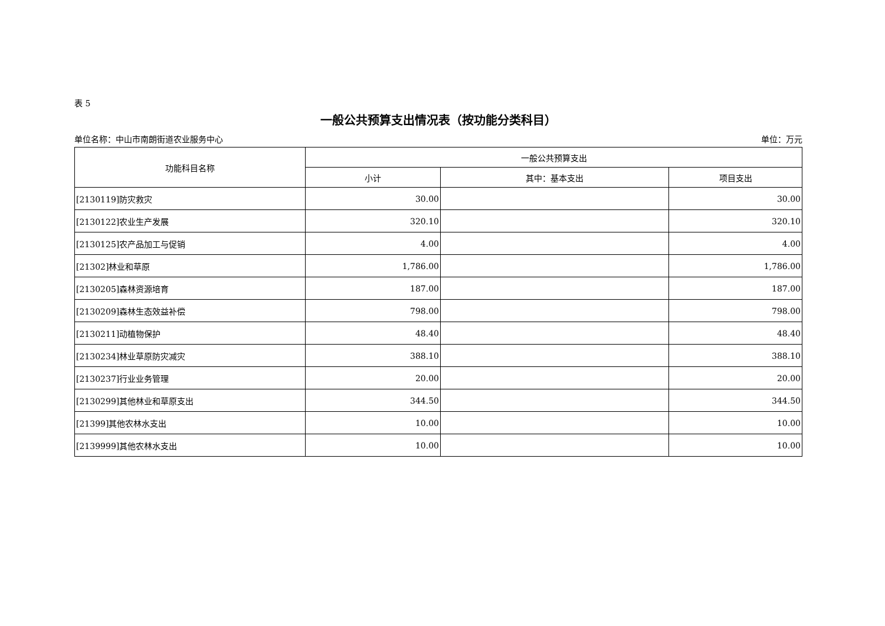表 5
一般公共预算支出情况表（按功能分类科目）
单位名称：中山市南朗街道农业服务中心 单位：万元
| 功能科目名称 | 一般公共预算支出 | | |
| --- | --- | --- | --- |
| | 小计 | 其中：基本支出 | 项目支出 |
| [2130119]防灾救灾 | 30.00 | | 30.00 |
| [2130122]农业生产发展 | 320.10 | | 320.10 |
| [2130125]农产品加工与促销 | 4.00 | | 4.00 |
| [21302]林业和草原 | 1,786.00 | | 1,786.00 |
| [2130205]森林资源培育 | 187.00 | | 187.00 |
| [2130209]森林生态效益补偿 | 798.00 | | 798.00 |
| [2130211]动植物保护 | 48.40 | | 48.40 |
| [2130234]林业草原防灾减灾 | 388.10 | | 388.10 |
| [2130237]行业业务管理 | 20.00 | | 20.00 |
| [2130299]其他林业和草原支出 | 344.50 | | 344.50 |
| [21399]其他农林水支出 | 10.00 | | 10.00 |
| [2139999]其他农林水支出 | 10.00 | | 10.00 |